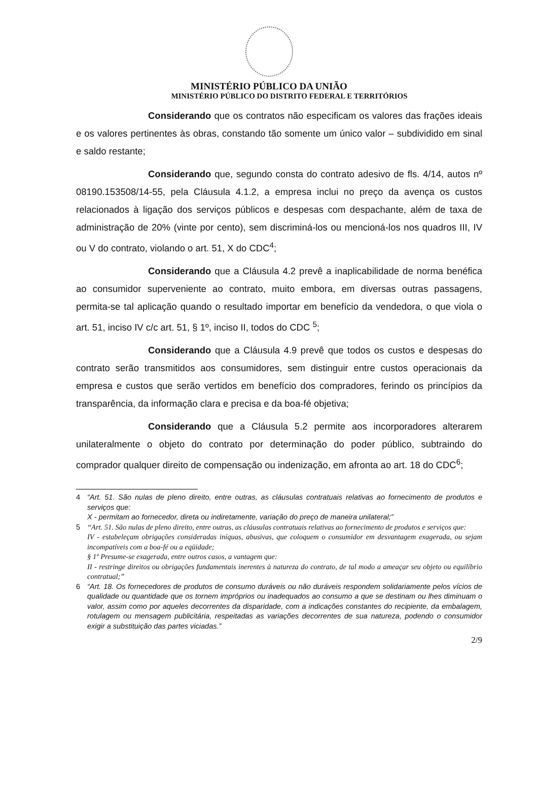MINISTÉRIO PÚBLICO DA UNIÃO
MINISTÉRIO PÚBLICO DO DISTRITO FEDERAL E TERRITÓRIOS
Considerando que os contratos não especificam os valores das frações ideais e os valores pertinentes às obras, constando tão somente um único valor – subdividido em sinal e saldo restante;
Considerando que, segundo consta do contrato adesivo de fls. 4/14, autos nº 08190.153508/14-55, pela Cláusula 4.1.2, a empresa inclui no preço da avença os custos relacionados à ligação dos serviços públicos e despesas com despachante, além de taxa de administração de 20% (vinte por cento), sem discriminá-los ou mencioná-los nos quadros III, IV ou V do contrato, violando o art. 51, X do CDC<sup>4</sup>;
Considerando que a Cláusula 4.2 prevê a inaplicabilidade de norma benéfica ao consumidor superveniente ao contrato, muito embora, em diversas outras passagens, permita-se tal aplicação quando o resultado importar em benefício da vendedora, o que viola o art. 51, inciso IV c/c art. 51, § 1º, inciso II, todos do CDC <sup>5</sup>;
Considerando que a Cláusula 4.9 prevê que todos os custos e despesas do contrato serão transmitidos aos consumidores, sem distinguir entre custos operacionais da empresa e custos que serão vertidos em benefício dos compradores, ferindo os princípios da transparência, da informação clara e precisa e da boa-fé objetiva;
Considerando que a Cláusula 5.2 permite aos incorporadores alterarem unilateralmente o objeto do contrato por determinação do poder público, subtraindo do comprador qualquer direito de compensação ou indenização, em afronta ao art. 18 do CDC<sup>6</sup>;
4 “Art. 51. São nulas de pleno direito, entre outras, as cláusulas contratuais relativas ao fornecimento de produtos e serviços que:
X - permitam ao fornecedor, direta ou indiretamente, variação do preço de maneira unilateral;”
5 “Art. 51. São nulas de pleno direito, entre outras, as cláusulas contratuais relativas ao fornecimento de produtos e serviços que:
IV - estabeleçam obrigações consideradas iníquas, abusivas, que coloquem o consumidor em desvantagem exagerada, ou sejam incompatíveis com a boa-fé ou a eqüidade;
§ 1º Presume-se exagerada, entre outros casos, a vantagem que:
II - restringe direitos ou obrigações fundamentais inerentes à natureza do contrato, de tal modo a ameaçar seu objeto ou equilíbrio contratual;”
6 “Art. 18. Os fornecedores de produtos de consumo duráveis ou não duráveis respondem solidariamente pelos vícios de qualidade ou quantidade que os tornem impróprios ou inadequados ao consumo a que se destinam ou lhes diminuam o valor, assim como por aqueles decorrentes da disparidade, com a indicações constantes do recipiente, da embalagem, rotulagem ou mensagem publicitária, respeitadas as variações decorrentes de sua natureza, podendo o consumidor exigir a substituição das partes viciadas.”
2/9